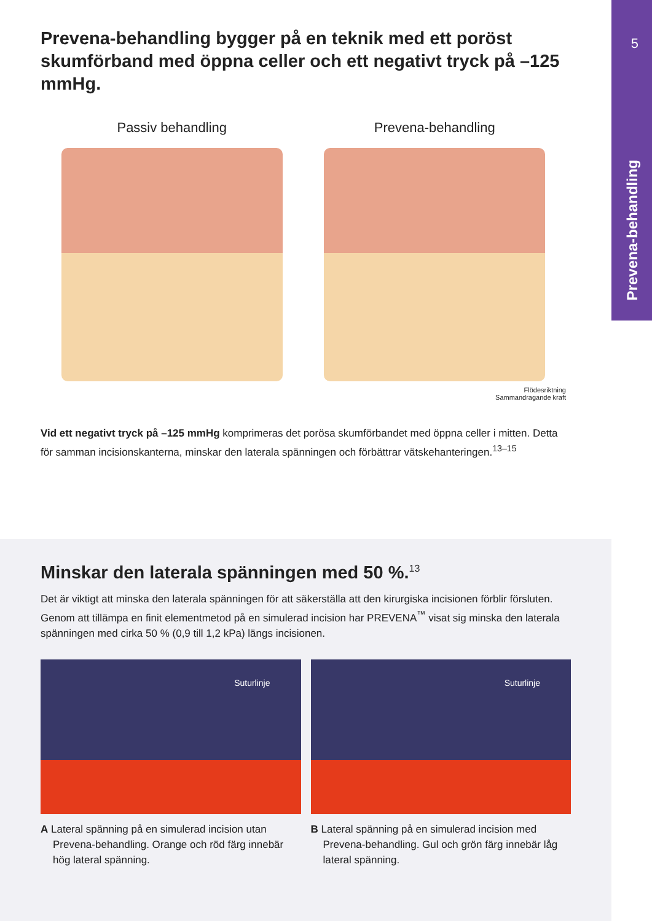5
Prevena-behandling
Prevena-behandling bygger på en teknik med ett poröst skumförband med öppna celler och ett negativt tryck på –125 mmHg.
Passiv behandling Prevena-behandling
Flödesriktning
Sammandragande kraft
Vid ett negativt tryck på –125 mmHg komprimeras det porösa skumförbandet med öppna celler i mitten. Detta för samman incisionskanterna, minskar den laterala spänningen och förbättrar vätskehanteringen.<sup>13–15</sup>
Minskar den laterala spänningen med 50 %.<sup>13</sup>
Det är viktigt att minska den laterala spänningen för att säkerställa att den kirurgiska incisionen förblir försluten. Genom att tillämpa en finit elementmetod på en simulerad incision har PREVENA<sup>™</sup> visat sig minska den laterala spänningen med cirka 50 % (0,9 till 1,2 kPa) längs incisionen.
Suturlinje
A Lateral spänning på en simulerad incision utan Prevena-behandling. Orange och röd färg innebär hög lateral spänning.
Suturlinje
B Lateral spänning på en simulerad incision med Prevena-behandling. Gul och grön färg innebär låg lateral spänning.